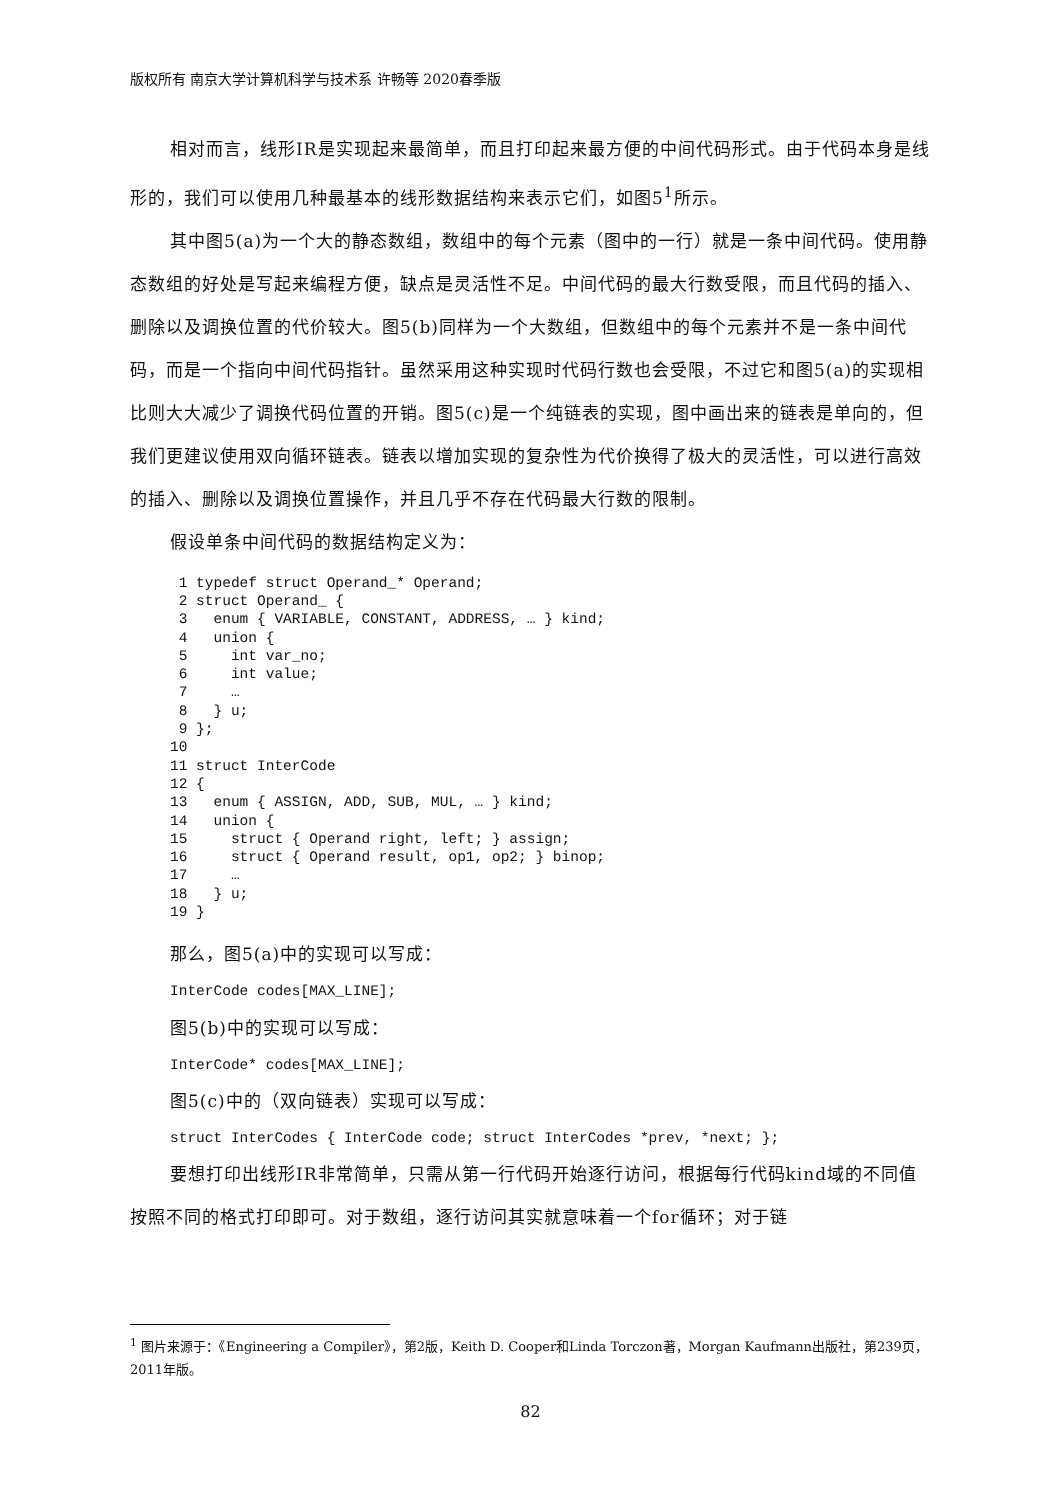版权所有 南京大学计算机科学与技术系 许畅等 2020春季版
相对而言，线形IR是实现起来最简单，而且打印起来最方便的中间代码形式。由于代码本身是线形的，我们可以使用几种最基本的线形数据结构来表示它们，如图5<sup>1</sup>所示。
其中图5(a)为一个大的静态数组，数组中的每个元素（图中的一行）就是一条中间代码。使用静态数组的好处是写起来编程方便，缺点是灵活性不足。中间代码的最大行数受限，而且代码的插入、删除以及调换位置的代价较大。图5(b)同样为一个大数组，但数组中的每个元素并不是一条中间代码，而是一个指向中间代码指针。虽然采用这种实现时代码行数也会受限，不过它和图5(a)的实现相比则大大减少了调换代码位置的开销。图5(c)是一个纯链表的实现，图中画出来的链表是单向的，但我们更建议使用双向循环链表。链表以增加实现的复杂性为代价换得了极大的灵活性，可以进行高效的插入、删除以及调换位置操作，并且几乎不存在代码最大行数的限制。
假设单条中间代码的数据结构定义为：
 1 typedef struct Operand_* Operand;
 2 struct Operand_ {
 3   enum { VARIABLE, CONSTANT, ADDRESS, … } kind;
 4   union {
 5     int var_no;
 6     int value;
 7     …
 8   } u;
 9 };
10
11 struct InterCode
12 {
13   enum { ASSIGN, ADD, SUB, MUL, … } kind;
14   union {
15     struct { Operand right, left; } assign;
16     struct { Operand result, op1, op2; } binop;
17     …
18   } u;
19 }
那么，图5(a)中的实现可以写成：
InterCode codes[MAX_LINE];
图5(b)中的实现可以写成：
InterCode* codes[MAX_LINE];
图5(c)中的（双向链表）实现可以写成：
struct InterCodes { InterCode code; struct InterCodes *prev, *next; };
要想打印出线形IR非常简单，只需从第一行代码开始逐行访问，根据每行代码kind域的不同值按照不同的格式打印即可。对于数组，逐行访问其实就意味着一个for循环；对于链
<sup>1</sup> 图片来源于：《Engineering a Compiler》，第2版，Keith D. Cooper和Linda Torczon著，Morgan Kaufmann出版社，第239页，2011年版。
82